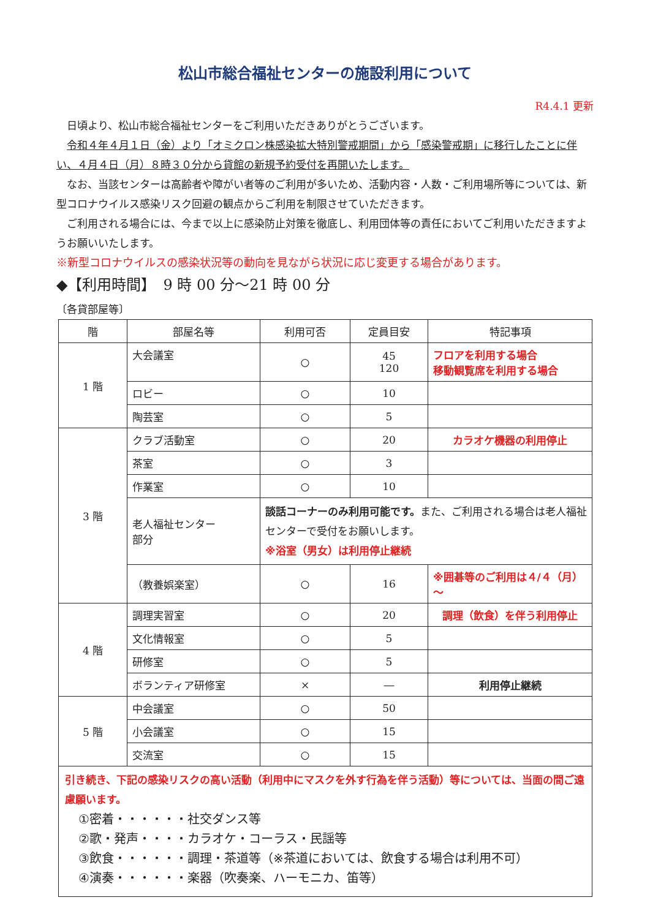松山市総合福祉センターの施設利用について
R4.4.1 更新
日頃より、松山市総合福祉センターをご利用いただきありがとうございます。
令和４年４月１日（金）より「オミクロン株感染拡大特別警戒期間」から「感染警戒期」に移行したことに伴い、４月４日（月）８時３０分から貸館の新規予約受付を再開いたします。
なお、当該センターは高齢者や障がい者等のご利用が多いため、活動内容・人数・ご利用場所等については、新型コロナウイルス感染リスク回避の観点からご利用を制限させていただきます。
ご利用される場合には、今まで以上に感染防止対策を徹底し、利用団体等の責任においてご利用いただきますようお願いいたします。
※新型コロナウイルスの感染状況等の動向を見ながら状況に応じ変更する場合があります。
◆【利用時間】　9 時 00 分～21 時 00 分
〔各貸部屋等〕
| 階 | 部屋名等 | 利用可否 | 定員目安 | 特記事項 |
| --- | --- | --- | --- | --- |
| 1 階 | 大会議室 | ○ | 45 120 | フロアを利用する場合 移動観覧席を利用する場合 |
| | ロビー | ○ | 10 | |
| | 陶芸室 | ○ | 5 | |
| 3 階 | クラブ活動室 | ○ | 20 | カラオケ機器の利用停止 |
| | 茶室 | ○ | 3 | |
| | 作業室 | ○ | 10 | |
| | 老人福祉センター 部分 | 談話コーナーのみ利用可能です。 また、ご利用される場合は老人福祉センターで受付をお願いします。 ※浴室（男女）は利用停止継続 | | |
| | （教養娯楽室） | ○ | 16 | ※囲碁等のご利用は４/４（月）～ |
| 4 階 | 調理実習室 | ○ | 20 | 調理（飲食）を伴う利用停止 |
| | 文化情報室 | ○ | 5 | |
| | 研修室 | ○ | 5 | |
| | ボランティア研修室 | × | ― | 利用停止継続 |
| 5 階 | 中会議室 | ○ | 50 | |
| | 小会議室 | ○ | 15 | |
| | 交流室 | ○ | 15 | |
| 引き続き、下記の感染リスクの高い活動（利用中にマスクを外す行為を伴う活動）等については、当面の間ご遠慮願います。 ①密着・・・・・・社交ダンス等 ②歌・発声・・・・カラオケ・コーラス・民謡等 ③飲食・・・・・・調理・茶道等（※茶道においては、飲食する場合は利用不可） ④演奏・・・・・・楽器（吹奏楽、ハーモニカ、笛等） | | | | |